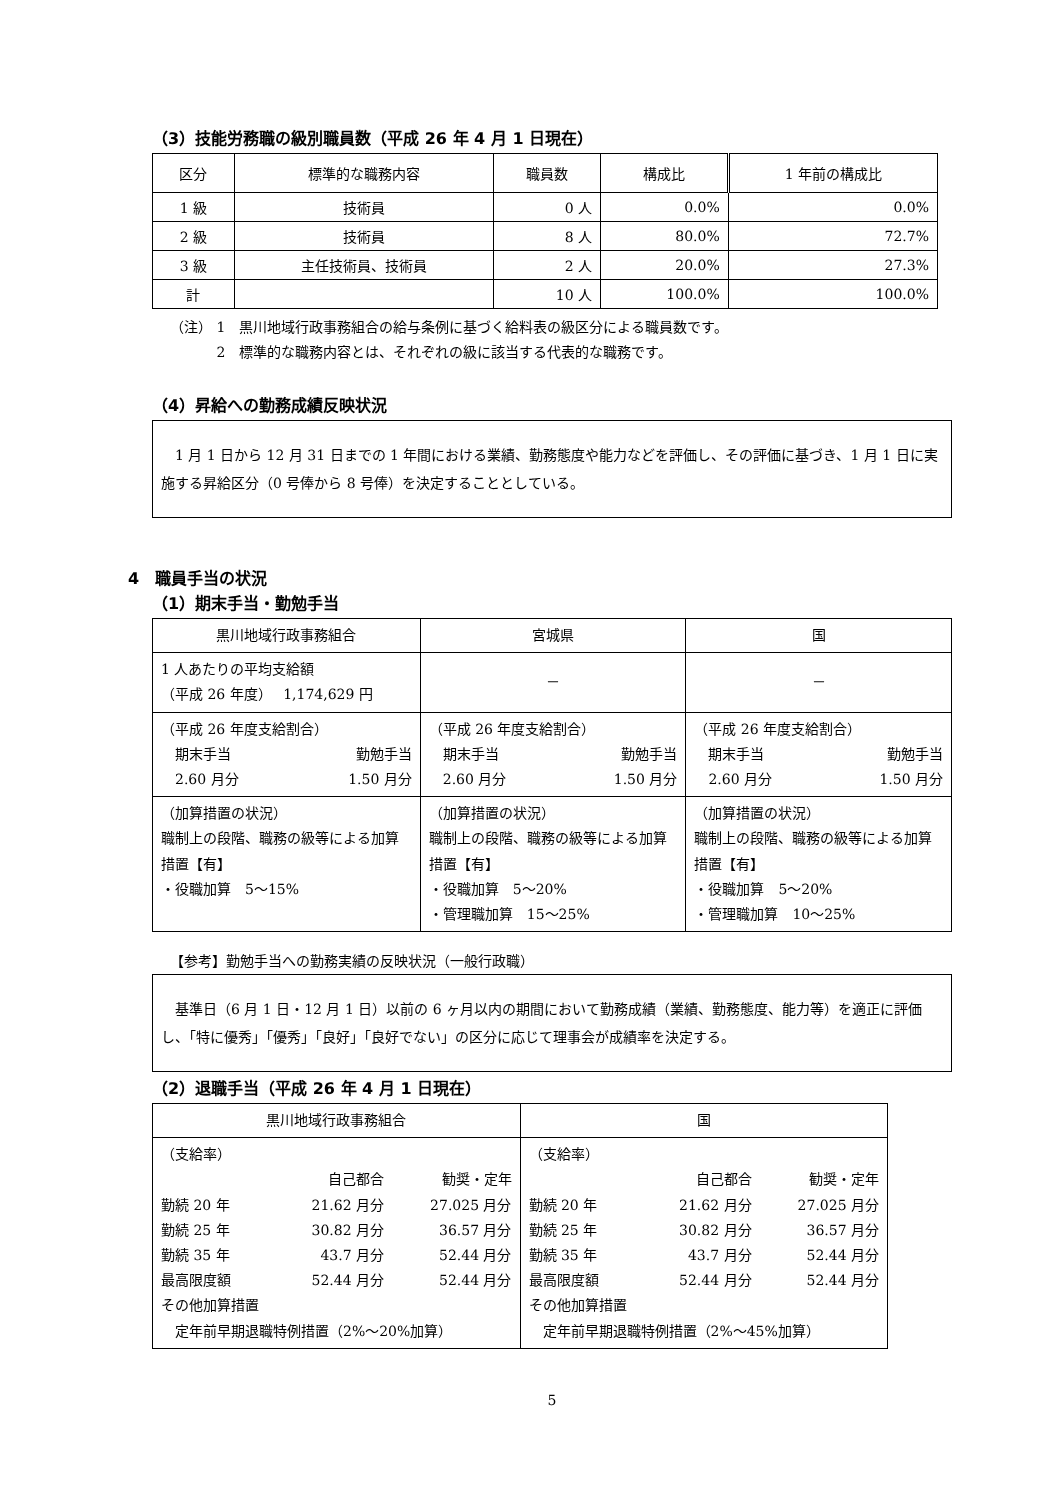（3）技能労務職の級別職員数（平成 26 年 4 月 1 日現在）
| 区分 | 標準的な職務内容 | 職員数 | 構成比 | 1 年前の構成比 |
| --- | --- | --- | --- | --- |
| 1 級 | 技術員 | 0 人 | 0.0% | 0.0% |
| 2 級 | 技術員 | 8 人 | 80.0% | 72.7% |
| 3 級 | 主任技術員、技術員 | 2 人 | 20.0% | 27.3% |
| 計 | | 10 人 | 100.0% | 100.0% |
（注） 1　黒川地域行政事務組合の給与条例に基づく給料表の級区分による職員数です。
　　　 2　標準的な職務内容とは、それぞれの級に該当する代表的な職務です。
（4）昇給への勤務成績反映状況
　1 月 1 日から 12 月 31 日までの 1 年間における業績、勤務態度や能力などを評価し、その評価に基づき、1 月 1 日に実施する昇給区分（0 号俸から 8 号俸）を決定することとしている。
4　職員手当の状況
（1）期末手当・勤勉手当
| 黒川地域行政事務組合 | 宮城県 | 国 |
| 1 人あたりの平均支給額 （平成 26 年度） 1,174,629 円 | － | － |
| （平成 26 年度支給割合） 期末手当 勤勉手当 2.60 月分 1.50 月分 | （平成 26 年度支給割合） 期末手当 勤勉手当 2.60 月分 1.50 月分 | （平成 26 年度支給割合） 期末手当 勤勉手当 2.60 月分 1.50 月分 |
| （加算措置の状況） 職制上の段階、職務の級等による加算措置【有】 ・役職加算 5～15% | （加算措置の状況） 職制上の段階、職務の級等による加算措置【有】 ・役職加算 5～20% ・管理職加算 15～25% | （加算措置の状況） 職制上の段階、職務の級等による加算措置【有】 ・役職加算 5～20% ・管理職加算 10～25% |
【参考】勤勉手当への勤務実績の反映状況（一般行政職）
　基準日（6 月 1 日・12 月 1 日）以前の 6 ヶ月以内の期間において勤務成績（業績、勤務態度、能力等）を適正に評価し、「特に優秀」「優秀」「良好」「良好でない」の区分に応じて理事会が成績率を決定する。
（2）退職手当（平成 26 年 4 月 1 日現在）
| 黒川地域行政事務組合 | 国 |
| （支給率） / / 自己都合 / 勧奨・定年 / / 勤続 20 年 / 21.62 月分 / 27.025 月分 / / 勤続 25 年 / 30.82 月分 / 36.57 月分 / / 勤続 35 年 / 43.7 月分 / 52.44 月分 / / 最高限度額 / 52.44 月分 / 52.44 月分 / その他加算措置 定年前早期退職特例措置（2%～20%加算） | （支給率） / / 自己都合 / 勧奨・定年 / / 勤続 20 年 / 21.62 月分 / 27.025 月分 / / 勤続 25 年 / 30.82 月分 / 36.57 月分 / / 勤続 35 年 / 43.7 月分 / 52.44 月分 / / 最高限度額 / 52.44 月分 / 52.44 月分 / その他加算措置 定年前早期退職特例措置（2%～45%加算） |
5